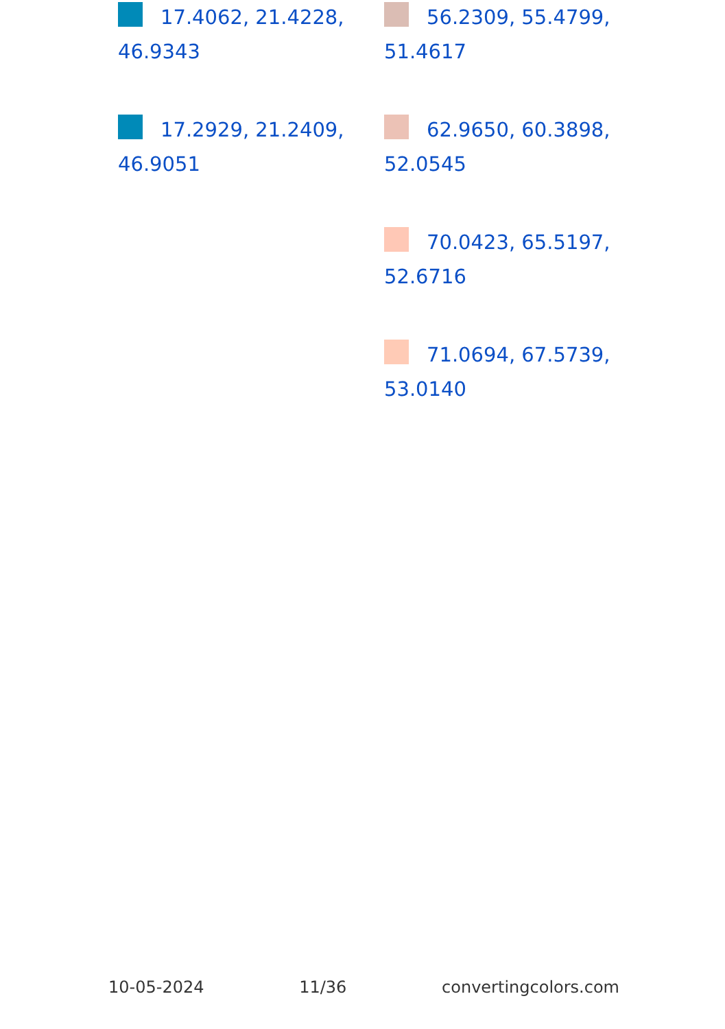17.4062, 21.4228, 46.9343
17.2929, 21.2409, 46.9051
56.2309, 55.4799, 51.4617
62.9650, 60.3898, 52.0545
70.0423, 65.5197, 52.6716
71.0694, 67.5739, 53.0140
10-05-2024 11/36 convertingcolors.com